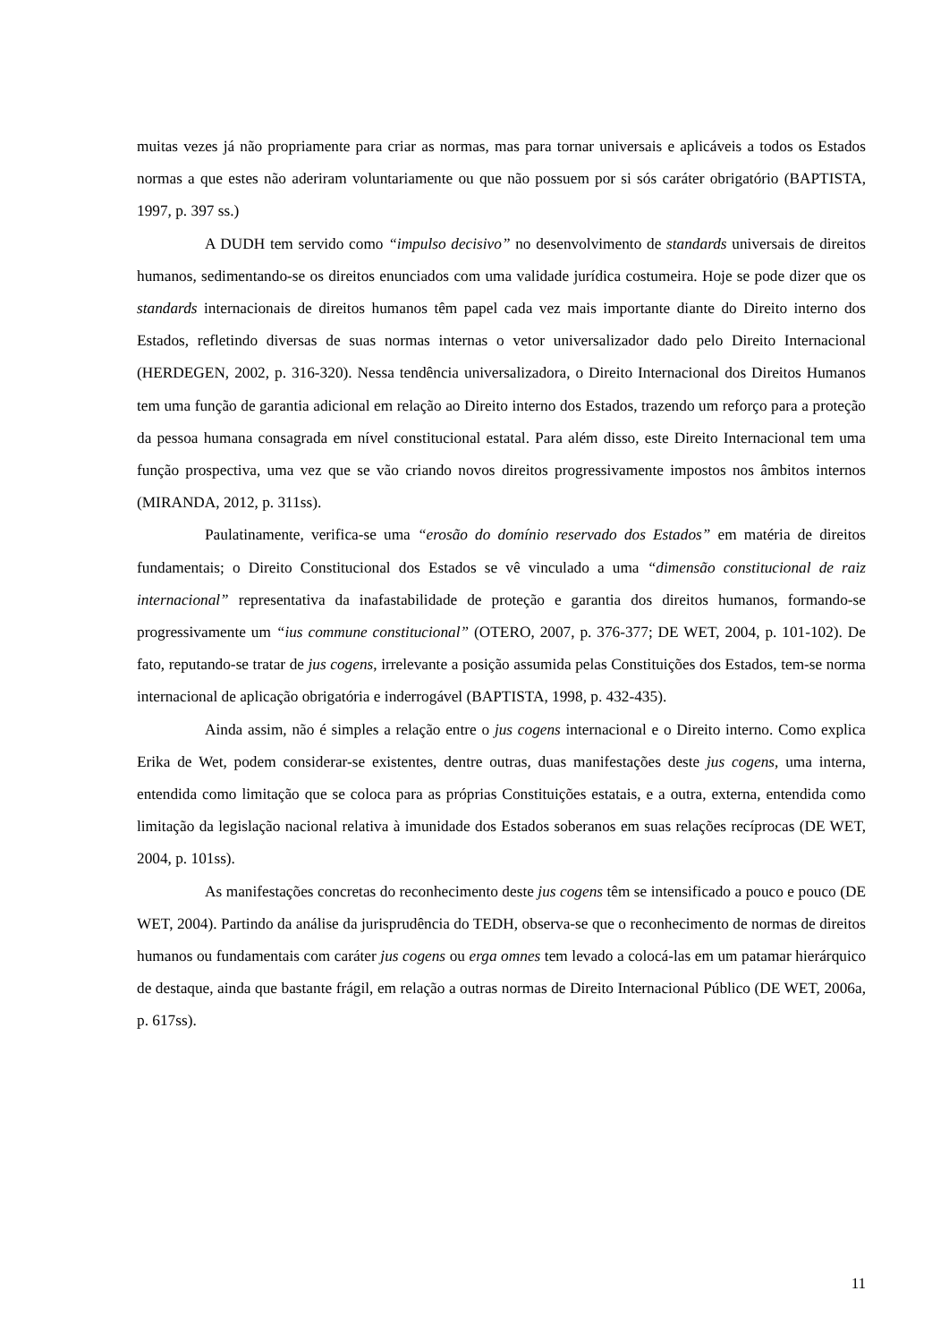muitas vezes já não propriamente para criar as normas, mas para tornar universais e aplicáveis a todos os Estados normas a que estes não aderiram voluntariamente ou que não possuem por si sós caráter obrigatório (BAPTISTA, 1997, p. 397 ss.)
A DUDH tem servido como “impulso decisivo” no desenvolvimento de standards universais de direitos humanos, sedimentando-se os direitos enunciados com uma validade jurídica costumeira. Hoje se pode dizer que os standards internacionais de direitos humanos têm papel cada vez mais importante diante do Direito interno dos Estados, refletindo diversas de suas normas internas o vetor universalizador dado pelo Direito Internacional (HERDEGEN, 2002, p. 316-320). Nessa tendência universalizadora, o Direito Internacional dos Direitos Humanos tem uma função de garantia adicional em relação ao Direito interno dos Estados, trazendo um reforço para a proteção da pessoa humana consagrada em nível constitucional estatal. Para além disso, este Direito Internacional tem uma função prospectiva, uma vez que se vão criando novos direitos progressivamente impostos nos âmbitos internos (MIRANDA, 2012, p. 311ss).
Paulatinamente, verifica-se uma “erosão do domínio reservado dos Estados” em matéria de direitos fundamentais; o Direito Constitucional dos Estados se vê vinculado a uma “dimensão constitucional de raiz internacional” representativa da inafastabilidade de proteção e garantia dos direitos humanos, formando-se progressivamente um “ius commune constitucional” (OTERO, 2007, p. 376-377; DE WET, 2004, p. 101-102). De fato, reputando-se tratar de jus cogens, irrelevante a posição assumida pelas Constituições dos Estados, tem-se norma internacional de aplicação obrigatória e inderrogável (BAPTISTA, 1998, p. 432-435).
Ainda assim, não é simples a relação entre o jus cogens internacional e o Direito interno. Como explica Erika de Wet, podem considerar-se existentes, dentre outras, duas manifestações deste jus cogens, uma interna, entendida como limitação que se coloca para as próprias Constituições estatais, e a outra, externa, entendida como limitação da legislação nacional relativa à imunidade dos Estados soberanos em suas relações recíprocas (DE WET, 2004, p. 101ss).
As manifestações concretas do reconhecimento deste jus cogens têm se intensificado a pouco e pouco (DE WET, 2004). Partindo da análise da jurisprudência do TEDH, observa-se que o reconhecimento de normas de direitos humanos ou fundamentais com caráter jus cogens ou erga omnes tem levado a colocá-las em um patamar hierárquico de destaque, ainda que bastante frágil, em relação a outras normas de Direito Internacional Público (DE WET, 2006a, p. 617ss).
11